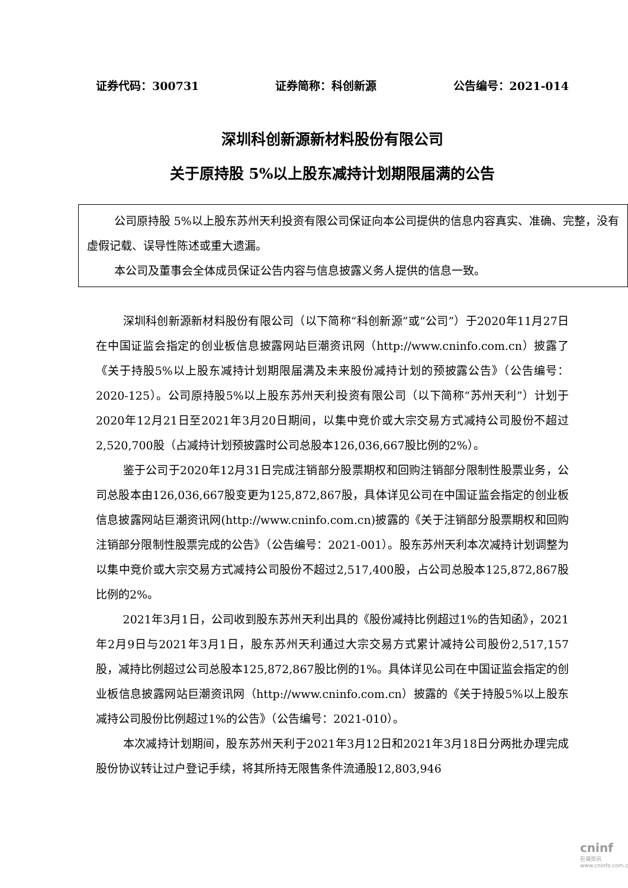证券代码：300731 证券简称：科创新源 公告编号：2021-014
深圳科创新源新材料股份有限公司
关于原持股 5%以上股东减持计划期限届满的公告
公司原持股 5%以上股东苏州天利投资有限公司保证向本公司提供的信息内容真实、准确、完整，没有虚假记载、误导性陈述或重大遗漏。
本公司及董事会全体成员保证公告内容与信息披露义务人提供的信息一致。
深圳科创新源新材料股份有限公司（以下简称“科创新源”或“公司”）于2020年11月27日在中国证监会指定的创业板信息披露网站巨潮资讯网（http://www.cninfo.com.cn）披露了《关于持股5%以上股东减持计划期限届满及未来股份减持计划的预披露公告》（公告编号：2020-125）。公司原持股5%以上股东苏州天利投资有限公司（以下简称“苏州天利”）计划于2020年12月21日至2021年3月20日期间，以集中竞价或大宗交易方式减持公司股份不超过2,520,700股（占减持计划预披露时公司总股本126,036,667股比例的2%）。
鉴于公司于2020年12月31日完成注销部分股票期权和回购注销部分限制性股票业务，公司总股本由126,036,667股变更为125,872,867股，具体详见公司在中国证监会指定的创业板信息披露网站巨潮资讯网(http://www.cninfo.com.cn)披露的《关于注销部分股票期权和回购注销部分限制性股票完成的公告》（公告编号：2021-001）。股东苏州天利本次减持计划调整为以集中竞价或大宗交易方式减持公司股份不超过2,517,400股，占公司总股本125,872,867股比例的2%。
2021年3月1日，公司收到股东苏州天利出具的《股份减持比例超过1%的告知函》，2021年2月9日与2021年3月1日，股东苏州天利通过大宗交易方式累计减持公司股份2,517,157股，减持比例超过公司总股本125,872,867股比例的1%。具体详见公司在中国证监会指定的创业板信息披露网站巨潮资讯网（http://www.cninfo.com.cn）披露的《关于持股5%以上股东减持公司股份比例超过1%的公告》（公告编号：2021-010）。
本次减持计划期间，股东苏州天利于2021年3月12日和2021年3月18日分两批办理完成股份协议转让过户登记手续，将其所持无限售条件流通股12,803,946
cninf
巨潮资讯
www.cninfo.com.cn